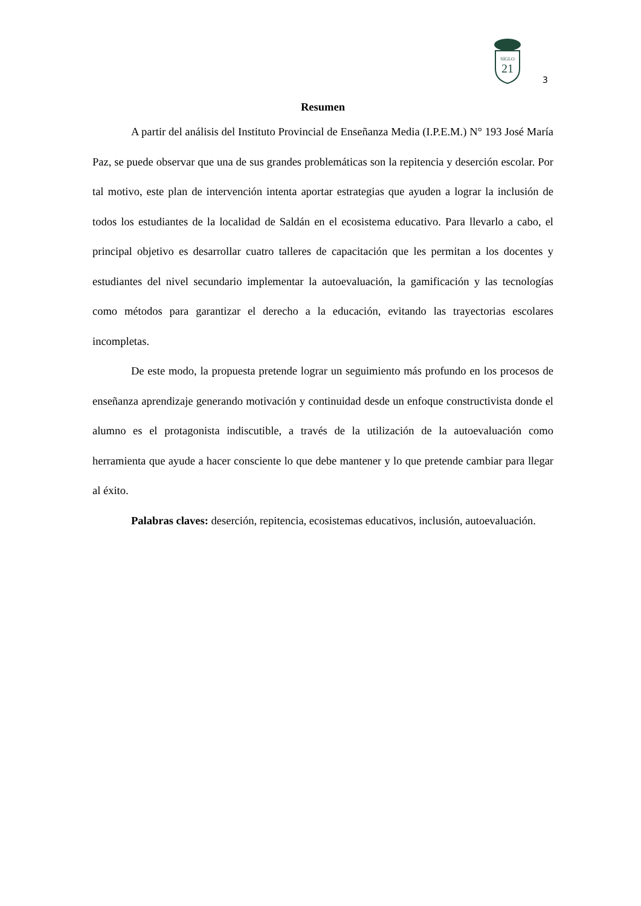SIGLO
21
3
Resumen
A partir del análisis del Instituto Provincial de Enseñanza Media (I.P.E.M.) N° 193 José María Paz, se puede observar que una de sus grandes problemáticas son la repitencia y deserción escolar. Por tal motivo, este plan de intervención intenta aportar estrategias que ayuden a lograr la inclusión de todos los estudiantes de la localidad de Saldán en el ecosistema educativo. Para llevarlo a cabo, el principal objetivo es desarrollar cuatro talleres de capacitación que les permitan a los docentes y estudiantes del nivel secundario implementar la autoevaluación, la gamificación y las tecnologías como métodos para garantizar el derecho a la educación, evitando las trayectorias escolares incompletas.
De este modo, la propuesta pretende lograr un seguimiento más profundo en los procesos de enseñanza aprendizaje generando motivación y continuidad desde un enfoque constructivista donde el alumno es el protagonista indiscutible, a través de la utilización de la autoevaluación como herramienta que ayude a hacer consciente lo que debe mantener y lo que pretende cambiar para llegar al éxito.
Palabras claves: deserción, repitencia, ecosistemas educativos, inclusión, autoevaluación.